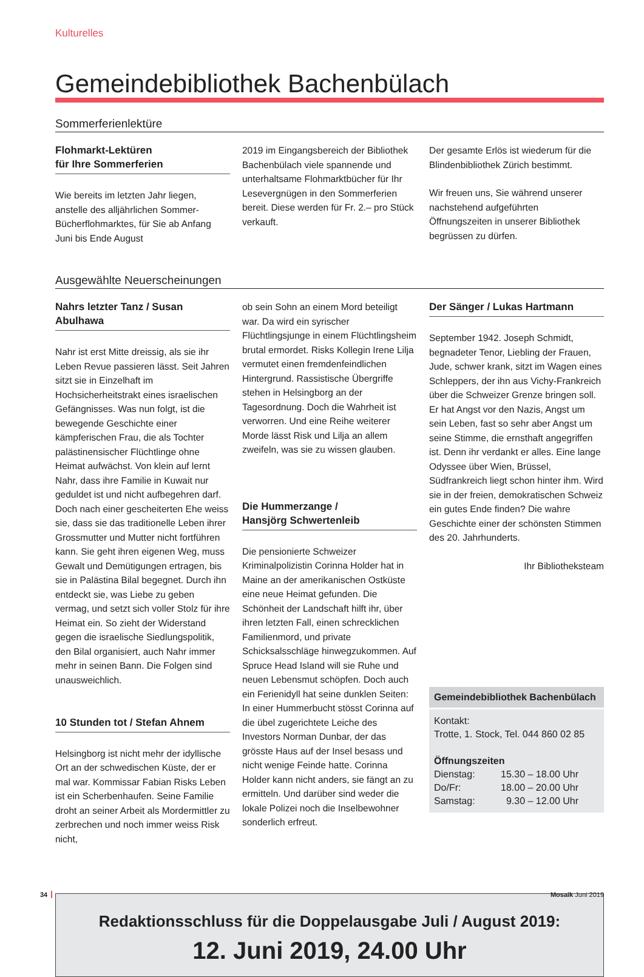Kulturelles
Gemeindebibliothek Bachenbülach
Sommerferienlektüre
Flohmarkt-Lektüren
für Ihre Sommerferien
Wie bereits im letzten Jahr liegen, anstelle des alljährlichen Sommer-Bücherflohmarktes, für Sie ab Anfang Juni bis Ende August
2019 im Eingangsbereich der Bibliothek Bachenbülach viele spannende und unterhaltsame Flohmarktbücher für Ihr Lesevergnügen in den Sommerferien bereit. Diese werden für Fr. 2.– pro Stück verkauft.
Der gesamte Erlös ist wiederum für die Blindenbibliothek Zürich bestimmt.
Wir freuen uns, Sie während unserer nachstehend aufgeführten Öffnungszeiten in unserer Bibliothek begrüssen zu dürfen.
Ausgewählte Neuerscheinungen
Nahrs letzter Tanz / Susan Abulhawa
Nahr ist erst Mitte dreissig, als sie ihr Leben Revue passieren lässt. Seit Jahren sitzt sie in Einzelhaft im Hochsicherheitstrakt eines israelischen Gefängnisses. Was nun folgt, ist die bewegende Geschichte einer kämpferischen Frau, die als Tochter palästinensischer Flüchtlinge ohne Heimat aufwächst. Von klein auf lernt Nahr, dass ihre Familie in Kuwait nur geduldet ist und nicht aufbegehren darf. Doch nach einer gescheiterten Ehe weiss sie, dass sie das traditionelle Leben ihrer Grossmutter und Mutter nicht fortführen kann. Sie geht ihren eigenen Weg, muss Gewalt und Demütigungen ertragen, bis sie in Palästina Bilal begegnet. Durch ihn entdeckt sie, was Liebe zu geben vermag, und setzt sich voller Stolz für ihre Heimat ein. So zieht der Widerstand gegen die israelische Siedlungspolitik, den Bilal organisiert, auch Nahr immer mehr in seinen Bann. Die Folgen sind unausweichlich.
10 Stunden tot / Stefan Ahnem
Helsingborg ist nicht mehr der idyllische Ort an der schwedischen Küste, der er mal war. Kommissar Fabian Risks Leben ist ein Scherbenhaufen. Seine Familie droht an seiner Arbeit als Mordermittler zu zerbrechen und noch immer weiss Risk nicht,
ob sein Sohn an einem Mord beteiligt war. Da wird ein syrischer Flüchtlingsjunge in einem Flüchtlingsheim brutal ermordet. Risks Kollegin Irene Lilja vermutet einen fremdenfeindlichen Hintergrund. Rassistische Übergriffe stehen in Helsingborg an der Tagesordnung. Doch die Wahrheit ist verworren. Und eine Reihe weiterer Morde lässt Risk und Lilja an allem zweifeln, was sie zu wissen glauben.
Die Hummerzange /
Hansjörg Schwertenleib
Die pensionierte Schweizer Kriminalpolizistin Corinna Holder hat in Maine an der amerikanischen Ostküste eine neue Heimat gefunden. Die Schönheit der Landschaft hilft ihr, über ihren letzten Fall, einen schrecklichen Familienmord, und private Schicksalsschläge hinwegzukommen. Auf Spruce Head Island will sie Ruhe und neuen Lebensmut schöpfen. Doch auch ein Ferienidyll hat seine dunklen Seiten: In einer Hummerbucht stösst Corinna auf die übel zugerichtete Leiche des Investors Norman Dunbar, der das grösste Haus auf der Insel besass und nicht wenige Feinde hatte. Corinna Holder kann nicht anders, sie fängt an zu ermitteln. Und darüber sind weder die lokale Polizei noch die Inselbewohner sonderlich erfreut.
Der Sänger / Lukas Hartmann
September 1942. Joseph Schmidt, begnadeter Tenor, Liebling der Frauen, Jude, schwer krank, sitzt im Wagen eines Schleppers, der ihn aus Vichy-Frankreich über die Schweizer Grenze bringen soll. Er hat Angst vor den Nazis, Angst um sein Leben, fast so sehr aber Angst um seine Stimme, die ernsthaft angegriffen ist. Denn ihr verdankt er alles. Eine lange Odyssee über Wien, Brüssel, Südfrankreich liegt schon hinter ihm. Wird sie in der freien, demokratischen Schweiz ein gutes Ende finden? Die wahre Geschichte einer der schönsten Stimmen des 20. Jahrhunderts.
Ihr Bibliotheksteam
Gemeindebibliothek Bachenbülach
Kontakt:
Trotte, 1. Stock, Tel. 044 860 02 85
Öffnungszeiten
| Dienstag: | 15.30 – 18.00 Uhr |
| Do/Fr: | 18.00 – 20.00 Uhr |
| Samstag: | 9.30 – 12.00 Uhr |
Redaktionsschluss für die Doppelausgabe Juli / August 2019:
12. Juni 2019, 24.00 Uhr
34 Mosaik Juni 2019